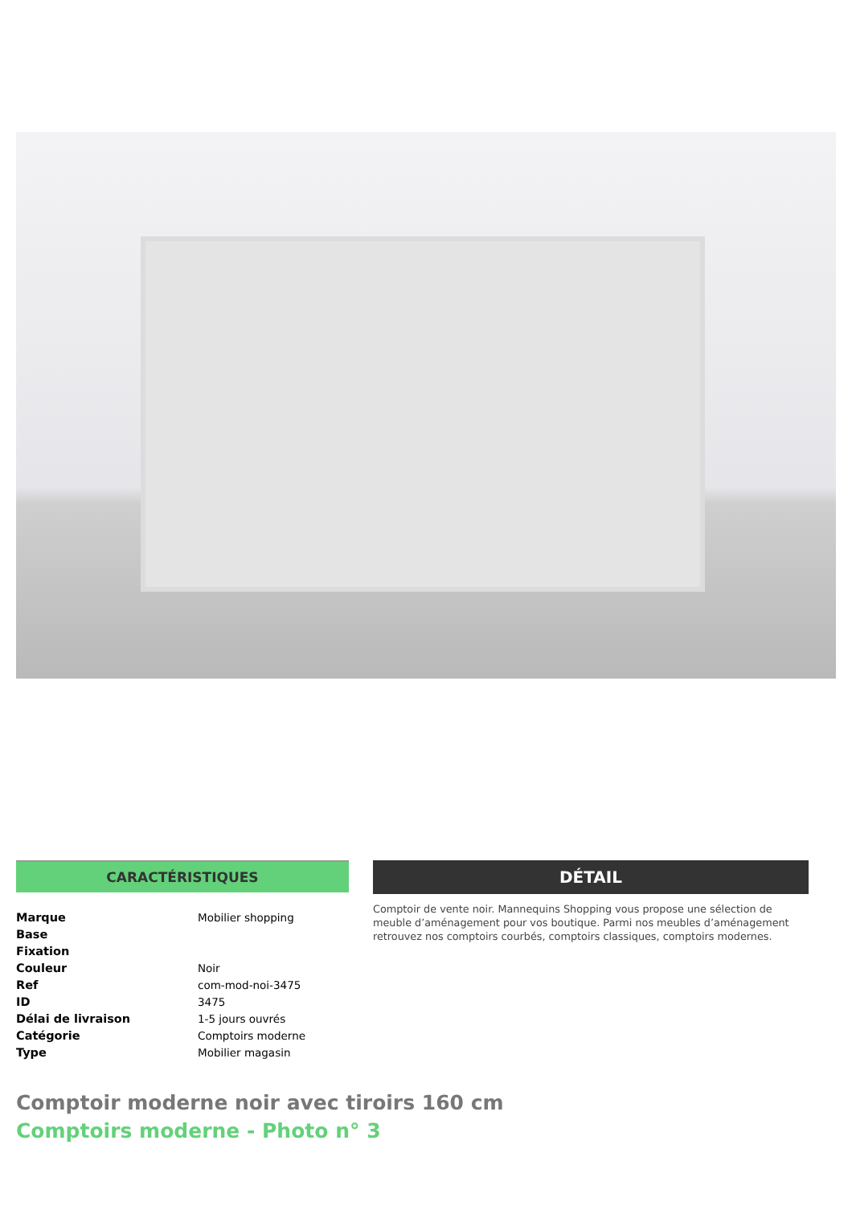CARACTÉRISTIQUES
| Marque | Mobilier shopping |
| Base | |
| Fixation | |
| Couleur | Noir |
| Ref | com-mod-noi-3475 |
| ID | 3475 |
| Délai de livraison | 1-5 jours ouvrés |
| Catégorie | Comptoirs moderne |
| Type | Mobilier magasin |
DÉTAIL
Comptoir de vente noir. Mannequins Shopping vous propose une sélection de meuble d’aménagement pour vos boutique. Parmi nos meubles d’aménagement retrouvez nos comptoirs courbés, comptoirs classiques, comptoirs modernes.
Comptoir moderne noir avec tiroirs 160 cm
Comptoirs moderne - Photo n° 3